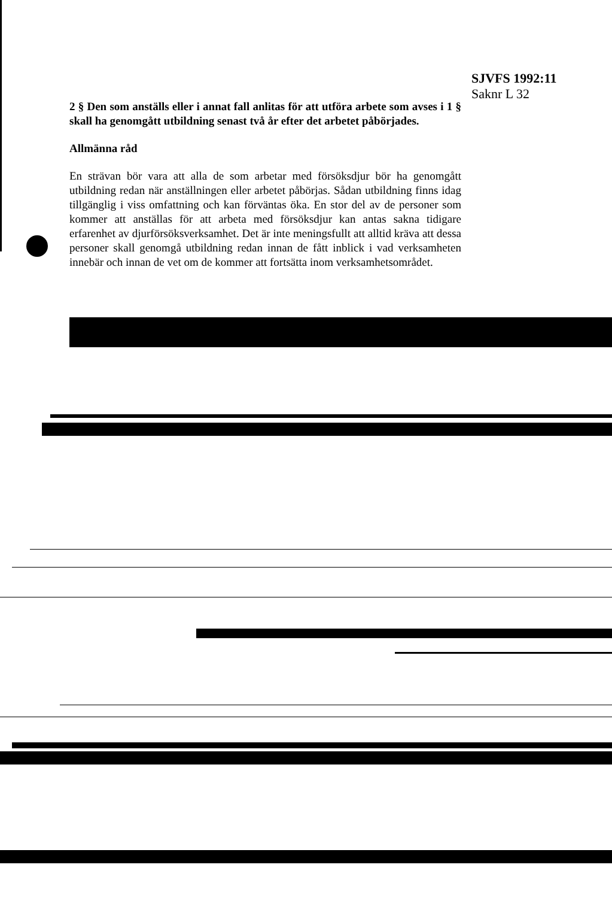SJVFS 1992:11
Saknr L 32
2 § Den som anställs eller i annat fall anlitas för att utföra arbete som avses i 1 § skall ha genomgått utbildning senast två år efter det arbetet påbörjades.
Allmänna råd
En strävan bör vara att alla de som arbetar med försöksdjur bör ha genomgått utbildning redan när anställningen eller arbetet påbörjas. Sådan utbildning finns idag tillgänglig i viss omfattning och kan förväntas öka. En stor del av de personer som kommer att anställas för att arbeta med försöksdjur kan antas sakna tidigare erfarenhet av djurförsöksverksamhet. Det är inte meningsfullt att alltid kräva att dessa personer skall genomgå utbildning redan innan de fått inblick i vad verksamheten innebär och innan de vet om de kommer att fortsätta inom verksamhetsområdet.